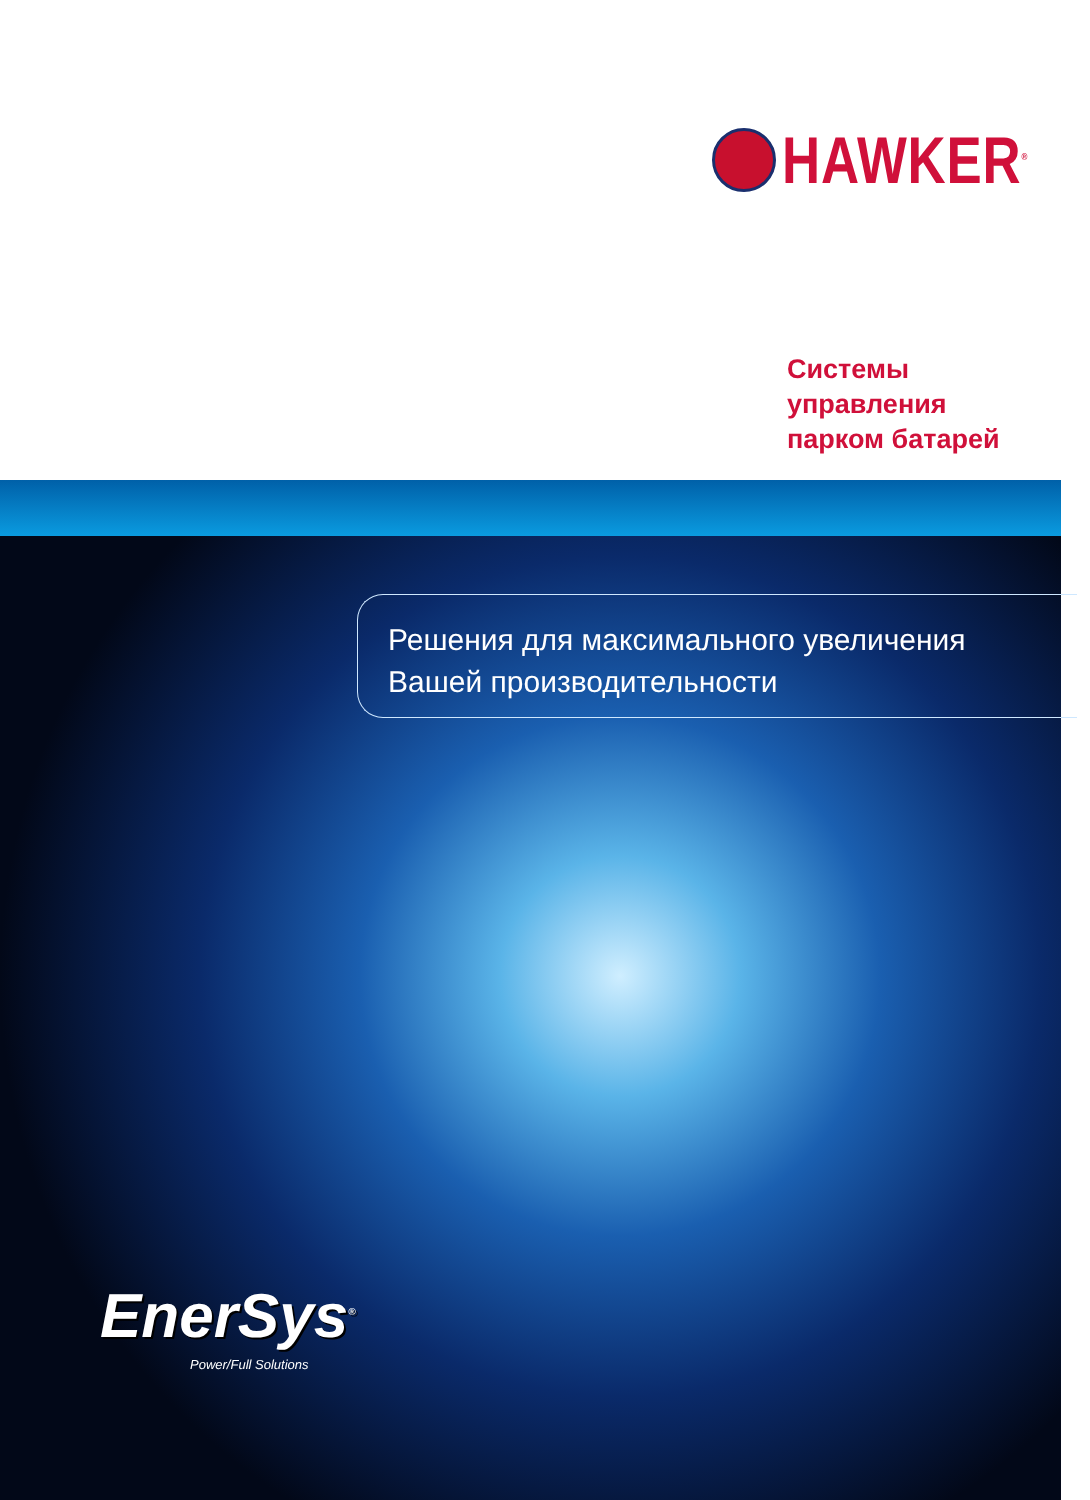HAWKER<sup>®</sup>
Системы
управления
парком батарей
Решения для максимального увеличения
Вашей производительности
EnerSys<sup>®</sup>
Power/Full Solutions